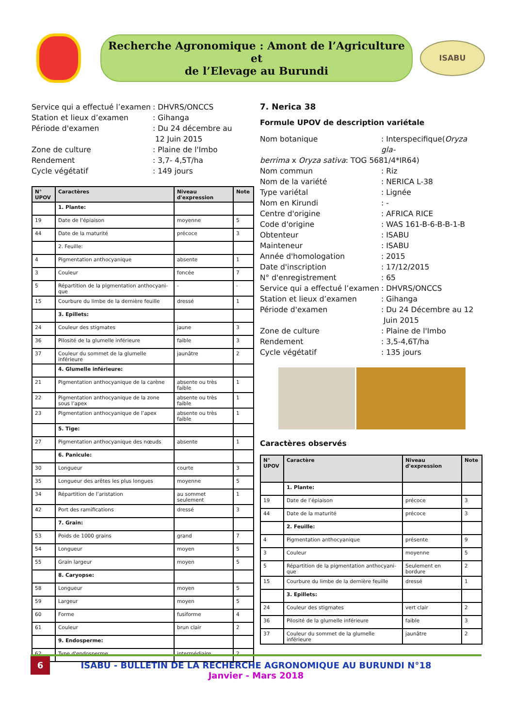Recherche Agronomique : Amont de l’Agriculture et
de l’Elevage au Burundi
ISABU
Service qui a effectué l’examen
: DHVRS/ONCCS
Station et lieux d’examen
: Gihanga
Période d'examen
: Du 24 décembre au
12 Juin 2015
Zone de culture
: Plaine de l'Imbo
Rendement
: 3,7- 4,5T/ha
Cycle végétatif
: 149 jours
| N° UPOV | Caractères | Niveau d'expression | Note |
| --- | --- | --- | --- |
| | 1. Plante: | | |
| 19 | Date de l’épiaison | moyenne | 5 |
| 44 | Date de la maturité | précoce | 3 |
| | 2. Feuille: | | |
| 4 | Pigmentation anthocyanique | absente | 1 |
| 3 | Couleur | foncée | 7 |
| 5 | Répartition de la pigmentation anthocyani-que | - | - |
| 15 | Courbure du limbe de la dernière feuille | dressé | 1 |
| | 3. Epillets: | | |
| 24 | Couleur des stigmates | jaune | 3 |
| 36 | Pilosité de la glumelle inférieure | faible | 3 |
| 37 | Couleur du sommet de la glumelle inférieure | jaunâtre | 2 |
| | 4. Glumelle inférieure: | | |
| 21 | Pigmentation anthocyanique de la carène | absente ou très faible | 1 |
| 22 | Pigmentation anthocyanique de la zone sous l’apex | absente ou très faible | 1 |
| 23 | Pigmentation anthocyanique de l’apex | absente ou très faible | 1 |
| | 5. Tige: | | |
| 27 | Pigmentation anthocyanique des nœuds | absente | 1 |
| | 6. Panicule: | | |
| 30 | Longueur | courte | 3 |
| 35 | Longueur des arêtes les plus longues | moyenne | 5 |
| 34 | Répartition de l’aristation | au sommet seulement | 1 |
| 42 | Port des ramifications | dressé | 3 |
| | 7. Grain: | | |
| 53 | Poids de 1000 grains | grand | 7 |
| 54 | Longueur | moyen | 5 |
| 55 | Grain largeur | moyen | 5 |
| | 8. Caryopse: | | |
| 58 | Longueur | moyen | 5 |
| 59 | Largeur | moyen | 5 |
| 60 | Forme | fusiforme | 4 |
| 61 | Couleur | brun clair | 2 |
| | 9. Endosperme: | | |
| 62 | Type d'endosperme | intermédiaire | 2 |
7. Nerica 38
Formule UPOV de description variétale
Nom botanique
: Interspecifique(Oryza gla-
berrima x Oryza sativa: TOG 5681/4*IR64)
Nom commun
: Riz
Nom de la variété
: NERICA L-38
Type variétal
: Lignée
Nom en Kirundi
: -
Centre d'origine
: AFRICA RICE
Code d'origine
: WAS 161-B-6-B-B-1-B
Obtenteur
: ISABU
Mainteneur
: ISABU
Année d'homologation
: 2015
Date d'inscription
: 17/12/2015
N° d'enregistrement
: 65
Service qui a effectué l’examen
: DHVRS/ONCCS
Station et lieux d’examen
: Gihanga
Période d'examen
: Du 24 Décembre au 12
Juin 2015
Zone de culture
: Plaine de l'Imbo
Rendement
: 3,5-4,6T/ha
Cycle végétatif
: 135 jours
Caractères observés
| N° UPOV | Caractère | Niveau d'expression | Note |
| --- | --- | --- | --- |
| | 1. Plante: | | |
| 19 | Date de l’épiaison | précoce | 3 |
| 44 | Date de la maturité | précoce | 3 |
| | 2. Feuille: | | |
| 4 | Pigmentation anthocyanique | présente | 9 |
| 3 | Couleur | moyenne | 5 |
| 5 | Répartition de la pigmentation anthocyani-que | Seulement en bordure | 2 |
| 15 | Courbure du limbe de la dernière feuille | dressé | 1 |
| | 3. Epillets: | | |
| 24 | Couleur des stigmates | vert clair | 2 |
| 36 | Pilosité de la glumelle inférieure | faible | 3 |
| 37 | Couleur du sommet de la glumelle inférieure | jaunâtre | 2 |
6
ISABU - BULLETIN DE LA RECHERCHE AGRONOMIQUE AU BURUNDI N°18
Janvier - Mars 2018